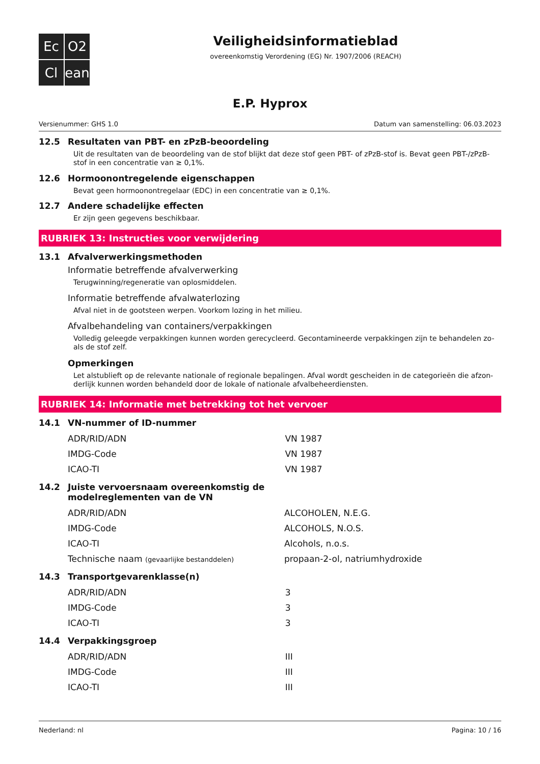Ec
O2
Cl
ean
Veiligheidsinformatieblad
overeenkomstig Verordening (EG) Nr. 1907/2006 (REACH)
E.P. Hyprox
Versienummer: GHS 1.0 Datum van samenstelling: 06.03.2023
12.5 Resultaten van PBT- en zPzB-beoordeling
Uit de resultaten van de beoordeling van de stof blijkt dat deze stof geen PBT- of zPzB-stof is. Bevat geen PBT-/zPzB-stof in een concentratie van ≥ 0,1%.
12.6 Hormoonontregelende eigenschappen
Bevat geen hormoonontregelaar (EDC) in een concentratie van ≥ 0,1%.
12.7 Andere schadelijke effecten
Er zijn geen gegevens beschikbaar.
RUBRIEK 13: Instructies voor verwijdering
13.1 Afvalverwerkingsmethoden
Informatie betreffende afvalverwerking
Terugwinning/regeneratie van oplosmiddelen.
Informatie betreffende afvalwaterlozing
Afval niet in de gootsteen werpen. Voorkom lozing in het milieu.
Afvalbehandeling van containers/verpakkingen
Volledig geleegde verpakkingen kunnen worden gerecycleerd. Gecontamineerde verpakkingen zijn te behandelen zo-als de stof zelf.
Opmerkingen
Let alstublieft op de relevante nationale of regionale bepalingen. Afval wordt gescheiden in de categorieën die afzon-derlijk kunnen worden behandeld door de lokale of nationale afvalbeheerdiensten.
RUBRIEK 14: Informatie met betrekking tot het vervoer
14.1 VN-nummer of ID-nummer
| ADR/RID/ADN | VN 1987 |
| IMDG-Code | VN 1987 |
| ICAO-TI | VN 1987 |
14.2 Juiste vervoersnaam overeenkomstig de
modelreglementen van de VN
| ADR/RID/ADN | ALCOHOLEN, N.E.G. |
| IMDG-Code | ALCOHOLS, N.O.S. |
| ICAO-TI | Alcohols, n.o.s. |
| Technische naam (gevaarlijke bestanddelen) | propaan-2-ol, natriumhydroxide |
14.3 Transportgevarenklasse(n)
| ADR/RID/ADN | 3 |
| IMDG-Code | 3 |
| ICAO-TI | 3 |
14.4 Verpakkingsgroep
| ADR/RID/ADN | III |
| IMDG-Code | III |
| ICAO-TI | III |
Nederland: nl Pagina: 10 / 16